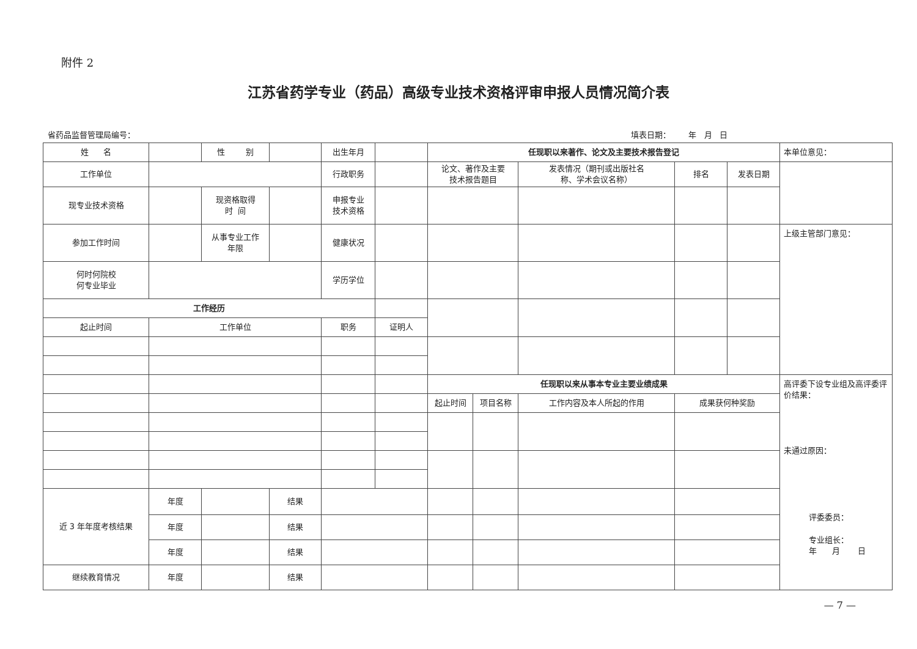附件 2
江苏省药学专业（药品）高级专业技术资格评审申报人员情况简介表
省药品监督管理局编号： 填表日期： 年 月 日
| 姓 名 | | 性 别 | | 出生年月 | | 任现职以来著作、论文及主要技术报告登记 | | | | | 本单位意见： |
| 工作单位 | | | | 行政职务 | | 论文、著作及主要 技术报告题目 | | 发表情况（期刊或出版社名 称、学术会议名称） | 排名 | 发表日期 | |
| 现专业技术资格 | | 现资格取得 时 间 | | 申报专业 技术资格 | | | | | | | |
| 参加工作时间 | | 从事专业工作 年限 | | 健康状况 | | | | | | | 上级主管部门意见： |
| 何时何院校 何专业毕业 | | | | 学历学位 | | | | | | | |
| 工作经历 | | | | | | | | | | | |
| 起止时间 | 工作单位 | | | 职务 | 证明人 | | | | | | |
| | | | | | | 任现职以来从事本专业主要业绩成果 | | | | | 高评委下设专业组及高评委评价结果： 未通过原因： 评委委员： 专业组长： 年 月 日 |
| | | | | | | 起止时间 | 项目名称 | 工作内容及本人所起的作用 | 成果获何种奖励 | | |
| 近 3 年年度考核结果 | 年度 | | 结果 | | | | | | | | |
| | 年度 | | 结果 | | | | | | | | |
| | 年度 | | 结果 | | | | | | | | |
| 继续教育情况 | 年度 | | 结果 | | | | | | | | |
— 7 —